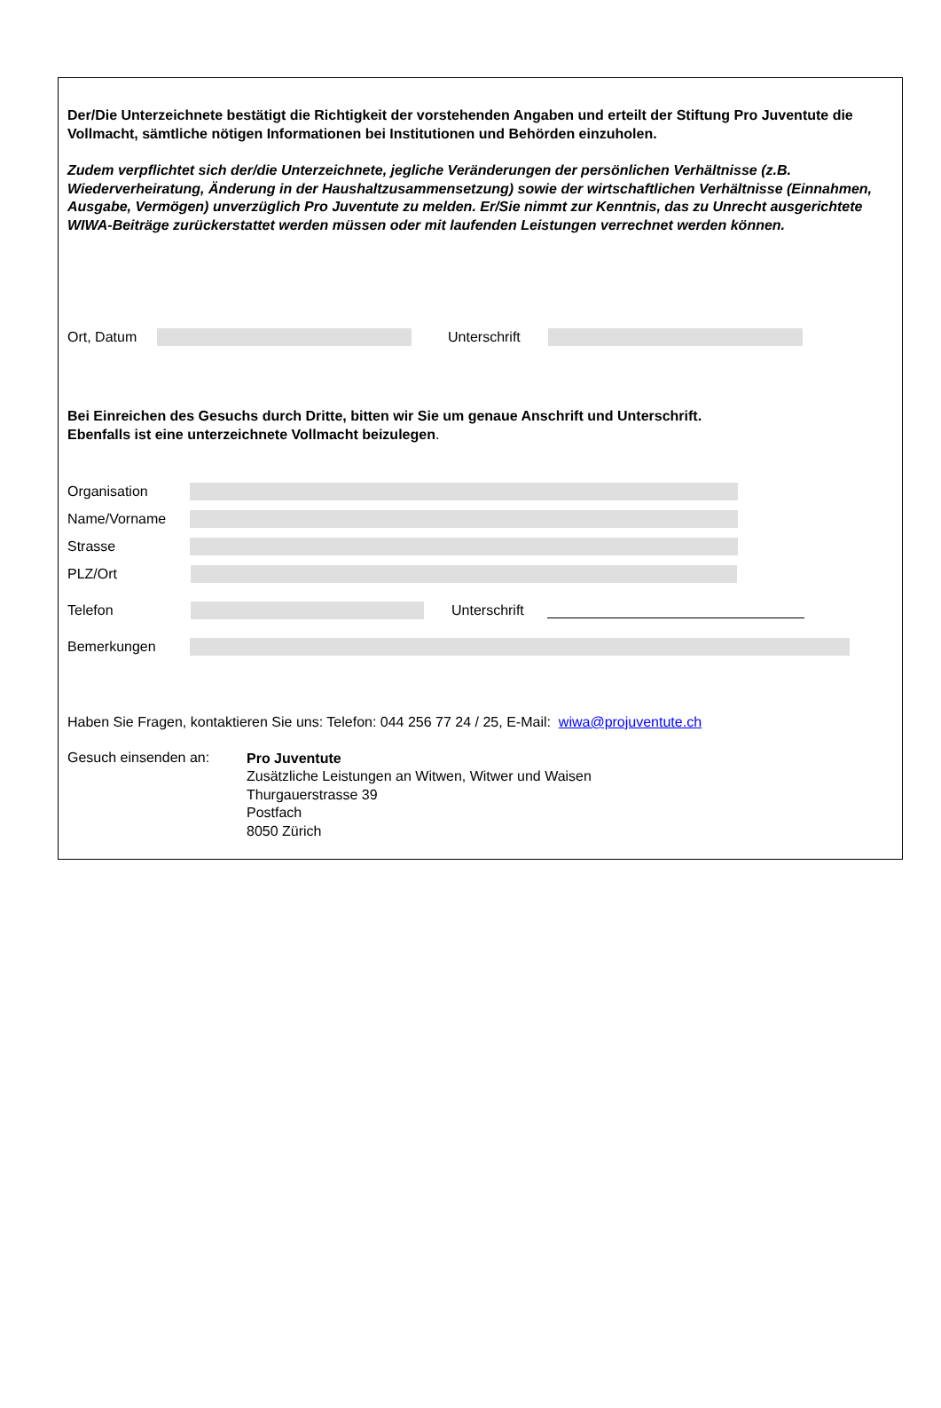Der/Die Unterzeichnete bestätigt die Richtigkeit der vorstehenden Angaben und erteilt der Stiftung Pro Juventute die Vollmacht, sämtliche nötigen Informationen bei Institutionen und Behörden einzuholen.
Zudem verpflichtet sich der/die Unterzeichnete, jegliche Veränderungen der persönlichen Verhältnisse (z.B. Wiederverheiratung, Änderung in der Haushaltzusammensetzung) sowie der wirtschaftlichen Verhältnisse (Einnahmen, Ausgabe, Vermögen) unverzüglich Pro Juventute zu melden. Er/Sie nimmt zur Kenntnis, das zu Unrecht ausgerichtete WIWA-Beiträge zurückerstattet werden müssen oder mit laufenden Leistungen verrechnet werden können.
Ort, Datum
Unterschrift
Bei Einreichen des Gesuchs durch Dritte, bitten wir Sie um genaue Anschrift und Unterschrift.
Ebenfalls ist eine unterzeichnete Vollmacht beizulegen.
Organisation
Name/Vorname
Strasse
PLZ/Ort
Telefon
Unterschrift
Bemerkungen
Haben Sie Fragen, kontaktieren Sie uns: Telefon: 044 256 77 24 / 25, E-Mail: wiwa@projuventute.ch
Gesuch einsenden an:
Pro Juventute
Zusätzliche Leistungen an Witwen, Witwer und Waisen
Thurgauerstrasse 39
Postfach
8050 Zürich